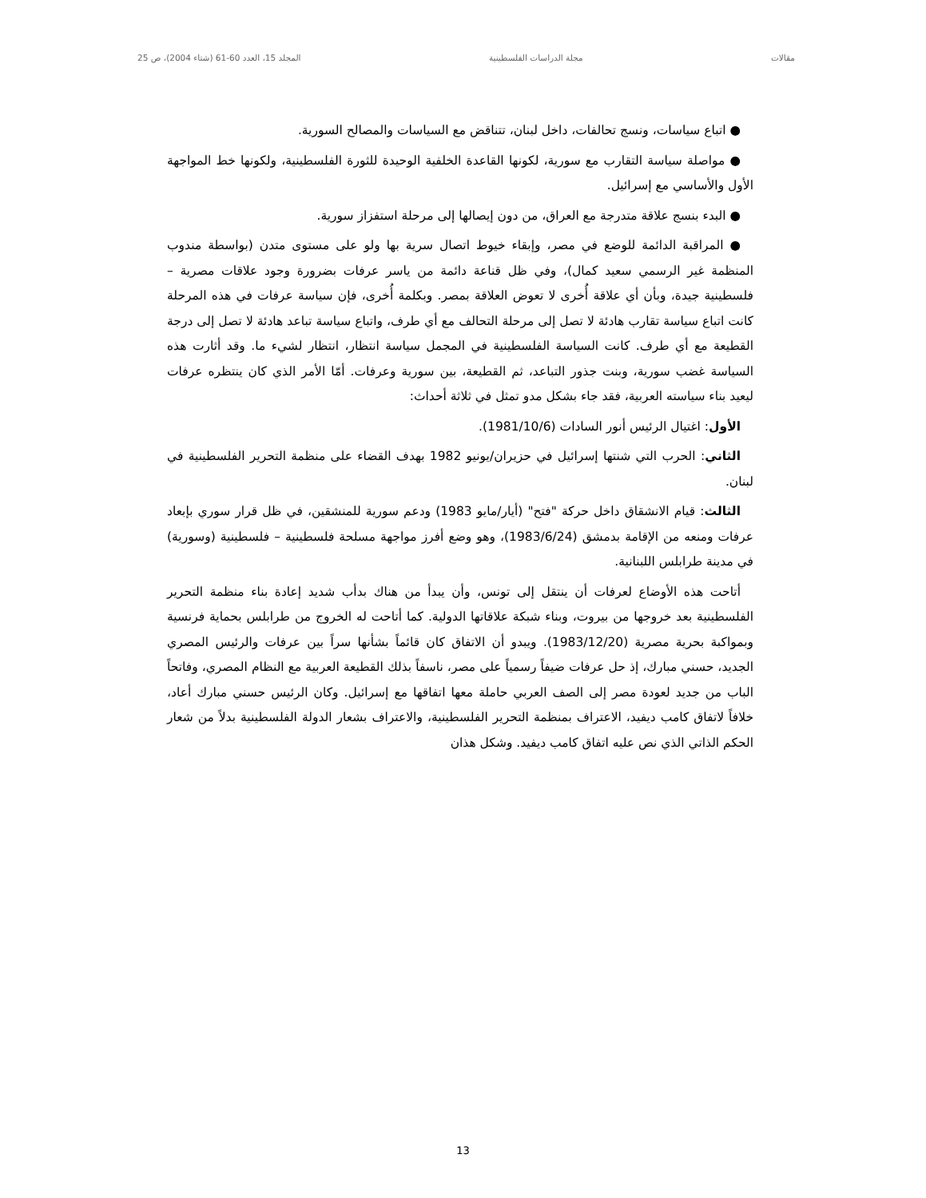مقالات مجلة الدراسات الفلسطينية المجلد 15، العدد 60-61 (شتاء 2004)، ص 25
● اتباع سياسات، ونسج تحالفات، داخل لبنان، تتناقض مع السياسات والمصالح السورية.
● مواصلة سياسة التقارب مع سورية، لكونها القاعدة الخلفية الوحيدة للثورة الفلسطينية، ولكونها خط المواجهة الأول والأساسي مع إسرائيل.
● البدء بنسج علاقة متدرجة مع العراق، من دون إيصالها إلى مرحلة استفزاز سورية.
● المراقبة الدائمة للوضع في مصر، وإبقاء خيوط اتصال سرية بها ولو على مستوى متدن (بواسطة مندوب المنظمة غير الرسمي سعيد كمال)، وفي ظل قناعة دائمة من ياسر عرفات بضرورة وجود علاقات مصرية – فلسطينية جيدة، وبأن أي علاقة أُخرى لا تعوض العلاقة بمصر. وبكلمة أُخرى، فإن سياسة عرفات في هذه المرحلة كانت اتباع سياسة تقارب هادئة لا تصل إلى مرحلة التحالف مع أي طرف، واتباع سياسة تباعد هادئة لا تصل إلى درجة القطيعة مع أي طرف. كانت السياسة الفلسطينية في المجمل سياسة انتظار، انتظار لشيء ما. وقد أثارت هذه السياسة غضب سورية، وبنت جذور التباعد، ثم القطيعة، بين سورية وعرفات. أمّا الأمر الذي كان ينتظره عرفات ليعيد بناء سياسته العربية، فقد جاء بشكل مدو تمثل في ثلاثة أحداث:
الأول: اغتيال الرئيس أنور السادات (1981/10/6).
الثاني: الحرب التي شنتها إسرائيل في حزيران/يونيو 1982 بهدف القضاء على منظمة التحرير الفلسطينية في لبنان.
الثالث: قيام الانشقاق داخل حركة "فتح" (أيار/مايو 1983) ودعم سورية للمنشقين، في ظل قرار سوري بإبعاد عرفات ومنعه من الإقامة بدمشق (1983/6/24)، وهو وضع أفرز مواجهة مسلحة فلسطينية – فلسطينية (وسورية) في مدينة طرابلس اللبنانية.
أتاحت هذه الأوضاع لعرفات أن ينتقل إلى تونس، وأن يبدأ من هناك بدأب شديد إعادة بناء منظمة التحرير الفلسطينية بعد خروجها من بيروت، وبناء شبكة علاقاتها الدولية. كما أتاحت له الخروج من طرابلس بحماية فرنسية وبمواكبة بحرية مصرية (1983/12/20). ويبدو أن الاتفاق كان قائماً بشأنها سراً بين عرفات والرئيس المصري الجديد، حسني مبارك، إذ حل عرفات ضيفاً رسمياً على مصر، ناسفاً بذلك القطيعة العربية مع النظام المصري، وفاتحاً الباب من جديد لعودة مصر إلى الصف العربي حاملة معها اتفاقها مع إسرائيل. وكان الرئيس حسني مبارك أعاد، خلافاً لاتفاق كامب ديفيد، الاعتراف بمنظمة التحرير الفلسطينية، والاعتراف بشعار الدولة الفلسطينية بدلاً من شعار الحكم الذاتي الذي نص عليه اتفاق كامب ديفيد. وشكل هذان
13